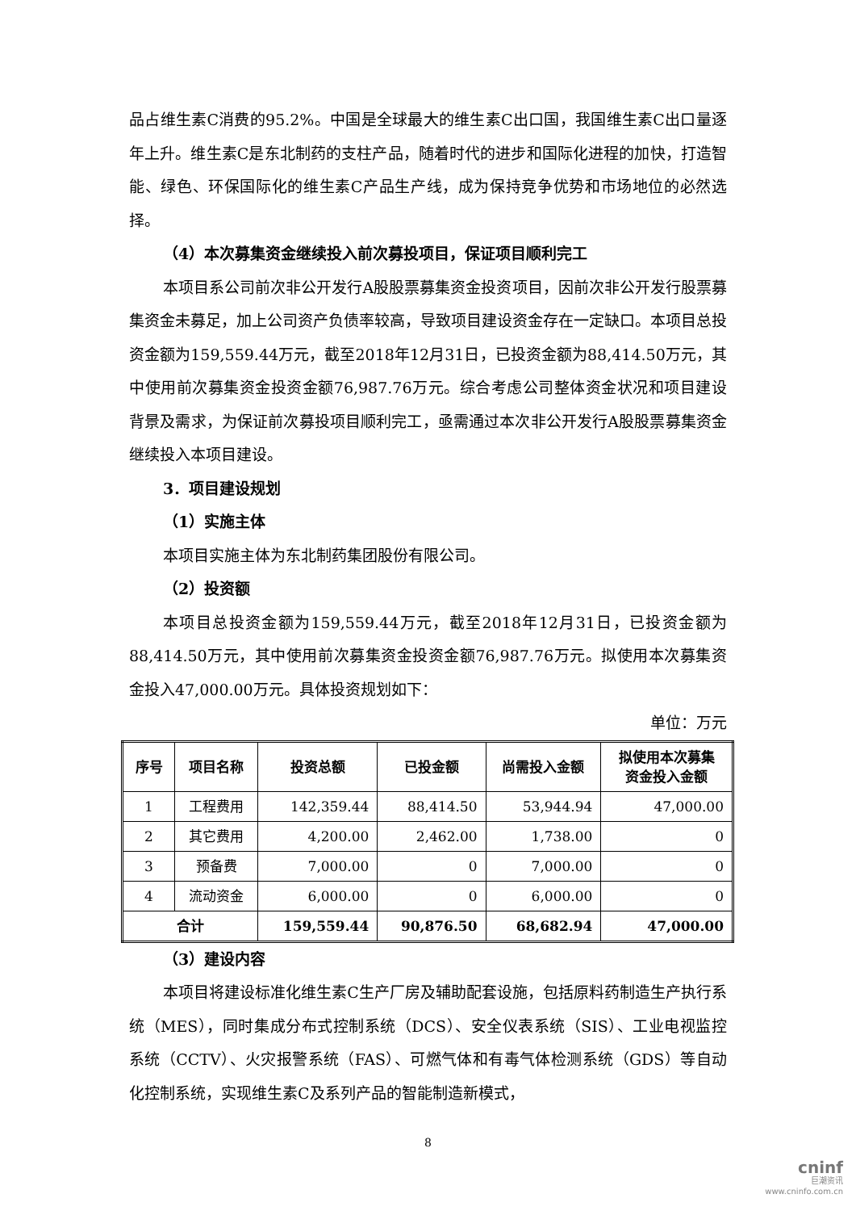品占维生素C消费的95.2%。中国是全球最大的维生素C出口国，我国维生素C出口量逐年上升。维生素C是东北制药的支柱产品，随着时代的进步和国际化进程的加快，打造智能、绿色、环保国际化的维生素C产品生产线，成为保持竞争优势和市场地位的必然选择。
（4）本次募集资金继续投入前次募投项目，保证项目顺利完工
本项目系公司前次非公开发行A股股票募集资金投资项目，因前次非公开发行股票募集资金未募足，加上公司资产负债率较高，导致项目建设资金存在一定缺口。本项目总投资金额为159,559.44万元，截至2018年12月31日，已投资金额为88,414.50万元，其中使用前次募集资金投资金额76,987.76万元。综合考虑公司整体资金状况和项目建设背景及需求，为保证前次募投项目顺利完工，亟需通过本次非公开发行A股股票募集资金继续投入本项目建设。
3．项目建设规划
（1）实施主体
本项目实施主体为东北制药集团股份有限公司。
（2）投资额
本项目总投资金额为159,559.44万元，截至2018年12月31日，已投资金额为88,414.50万元，其中使用前次募集资金投资金额76,987.76万元。拟使用本次募集资金投入47,000.00万元。具体投资规划如下：
单位：万元
| 序号 | 项目名称 | 投资总额 | 已投金额 | 尚需投入金额 | 拟使用本次募集 资金投入金额 |
| --- | --- | --- | --- | --- | --- |
| 1 | 工程费用 | 142,359.44 | 88,414.50 | 53,944.94 | 47,000.00 |
| 2 | 其它费用 | 4,200.00 | 2,462.00 | 1,738.00 | 0 |
| 3 | 预备费 | 7,000.00 | 0 | 7,000.00 | 0 |
| 4 | 流动资金 | 6,000.00 | 0 | 6,000.00 | 0 |
| 合计 | | 159,559.44 | 90,876.50 | 68,682.94 | 47,000.00 |
（3）建设内容
本项目将建设标准化维生素C生产厂房及辅助配套设施，包括原料药制造生产执行系统（MES），同时集成分布式控制系统（DCS）、安全仪表系统（SIS）、工业电视监控系统（CCTV）、火灾报警系统（FAS）、可燃气体和有毒气体检测系统（GDS）等自动化控制系统，实现维生素C及系列产品的智能制造新模式，
8
cninf
巨潮资讯
www.cninfo.com.cn